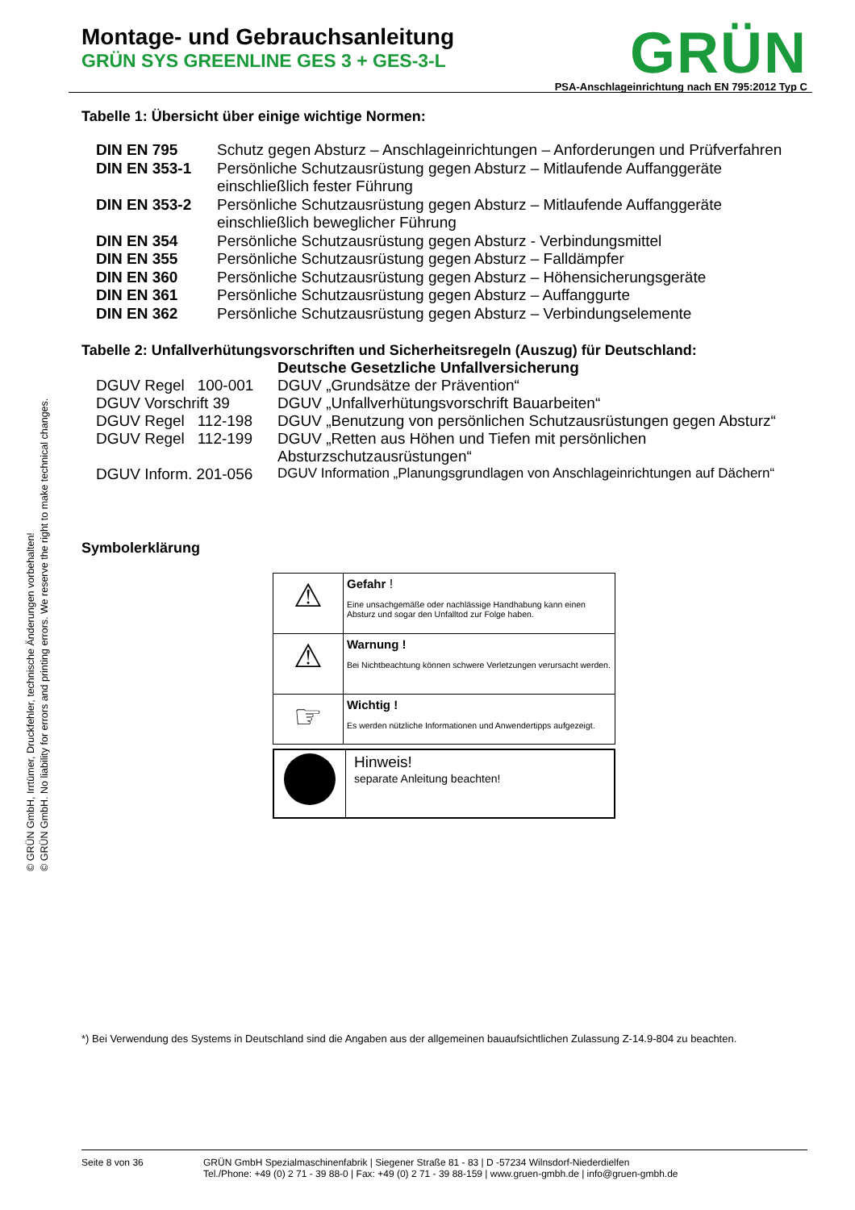© GRÜN GmbH, Irrtümer, Druckfehler, technische Änderungen vorbehalten!
© GRÜN GmbH. No liability for errors and printing errors. We reserve the right to make technical changes.
Montage- und Gebrauchsanleitung
GRÜN SYS GREENLINE GES 3 + GES-3-L
GRÜN
PSA-Anschlageinrichtung nach EN 795:2012 Typ C
Tabelle 1: Übersicht über einige wichtige Normen:
| DIN EN 795 | Schutz gegen Absturz – Anschlageinrichtungen – Anforderungen und Prüfverfahren |
| DIN EN 353-1 | Persönliche Schutzausrüstung gegen Absturz – Mitlaufende Auffanggeräte einschließlich fester Führung |
| DIN EN 353-2 | Persönliche Schutzausrüstung gegen Absturz – Mitlaufende Auffanggeräte einschließlich beweglicher Führung |
| DIN EN 354 | Persönliche Schutzausrüstung gegen Absturz - Verbindungsmittel |
| DIN EN 355 | Persönliche Schutzausrüstung gegen Absturz – Falldämpfer |
| DIN EN 360 | Persönliche Schutzausrüstung gegen Absturz – Höhensicherungsgeräte |
| DIN EN 361 | Persönliche Schutzausrüstung gegen Absturz – Auffanggurte |
| DIN EN 362 | Persönliche Schutzausrüstung gegen Absturz – Verbindungselemente |
Tabelle 2: Unfallverhütungsvorschriften und Sicherheitsregeln (Auszug) für Deutschland:
| | Deutsche Gesetzliche Unfallversicherung |
| DGUV Regel 100-001 | DGUV „Grundsätze der Prävention“ |
| DGUV Vorschrift 39 | DGUV „Unfallverhütungsvorschrift Bauarbeiten“ |
| DGUV Regel 112-198 | DGUV „Benutzung von persönlichen Schutzausrüstungen gegen Absturz“ |
| DGUV Regel 112-199 | DGUV „Retten aus Höhen und Tiefen mit persönlichen Absturzschutzausrüstungen“ |
| DGUV Inform. 201-056 | DGUV Information „Planungsgrundlagen von Anschlageinrichtungen auf Dächern“ |
Symbolerklärung
| ⚠ | Gefahr ! Eine unsachgemäße oder nachlässige Handhabung kann einen Absturz und sogar den Unfalltod zur Folge haben. |
| ⚠ | Warnung ! Bei Nichtbeachtung können schwere Verletzungen verursacht werden. |
| ☞ | Wichtig ! Es werden nützliche Informationen und Anwendertipps aufgezeigt. |
| | Hinweis! separate Anleitung beachten! |
*) Bei Verwendung des Systems in Deutschland sind die Angaben aus der allgemeinen bauaufsichtlichen Zulassung Z-14.9-804 zu beachten.
Seite 8 von 36 GRÜN GmbH Spezialmaschinenfabrik | Siegener Straße 81 - 83 | D -57234 Wilnsdorf-Niederdielfen
Tel./Phone: +49 (0) 2 71 - 39 88-0 | Fax: +49 (0) 2 71 - 39 88-159 | www.gruen-gmbh.de | info@gruen-gmbh.de